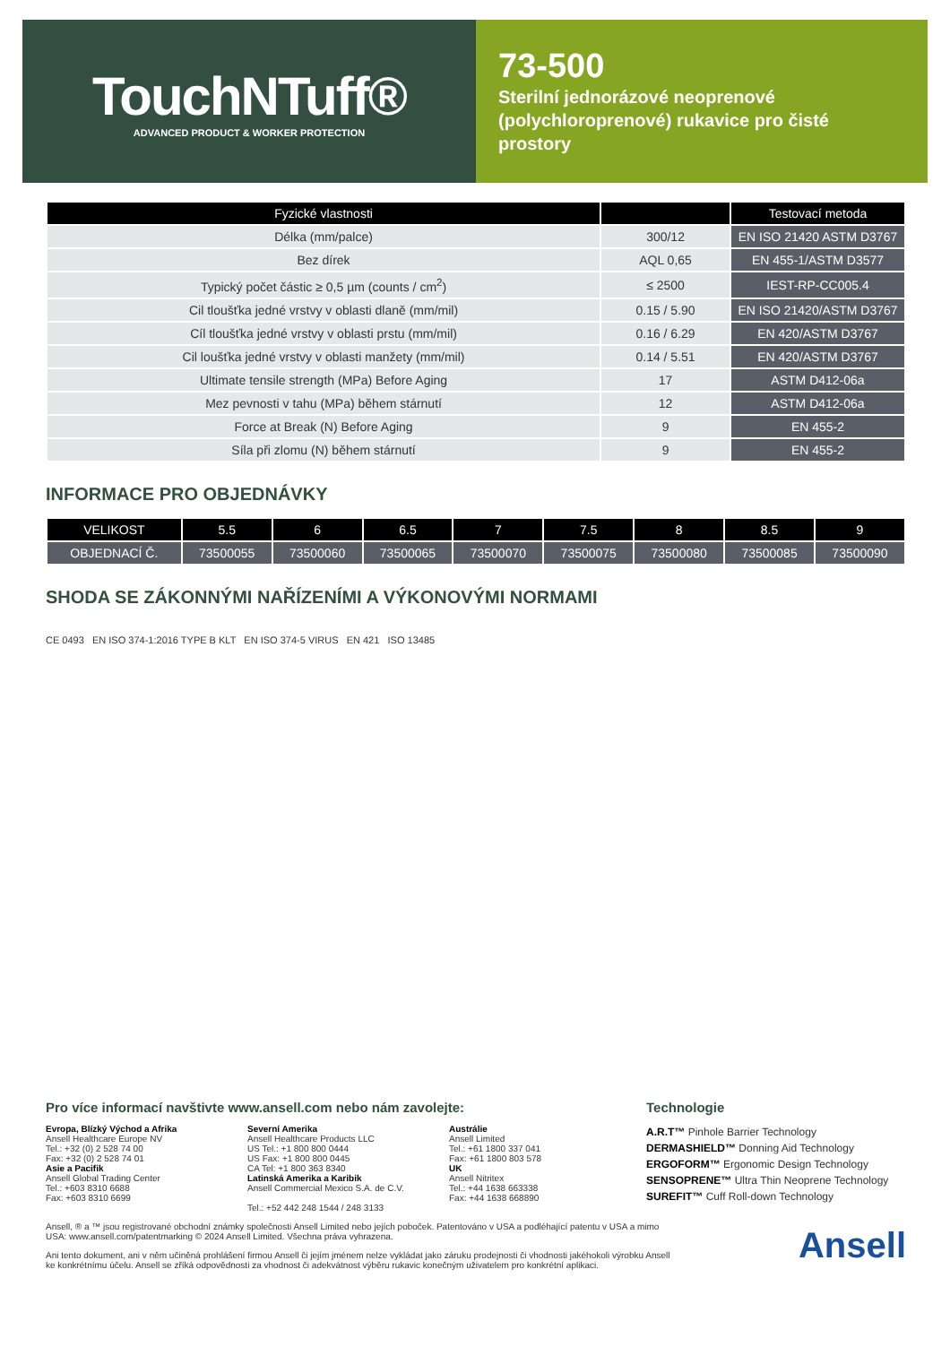TouchNTuff®
ADVANCED PRODUCT & WORKER PROTECTION
73-500
Sterilní jednorázové neoprenové (polychloroprenové) rukavice pro čisté prostory
| Fyzické vlastnosti | | Testovací metoda |
| --- | --- | --- |
| Délka (mm/palce) | 300/12 | EN ISO 21420 ASTM D3767 |
| Bez dírek | AQL 0,65 | EN 455-1/ASTM D3577 |
| Typický počet částic ≥ 0,5 µm (counts / cm<sup>2</sup>) | ≤ 2500 | IEST-RP-CC005.4 |
| Cil tloušťka jedné vrstvy v oblasti dlaně (mm/mil) | 0.15 / 5.90 | EN ISO 21420/ASTM D3767 |
| Cíl tloušťka jedné vrstvy v oblasti prstu (mm/mil) | 0.16 / 6.29 | EN 420/ASTM D3767 |
| Cil loušťka jedné vrstvy v oblasti manžety (mm/mil) | 0.14 / 5.51 | EN 420/ASTM D3767 |
| Ultimate tensile strength (MPa) Before Aging | 17 | ASTM D412-06a |
| Mez pevnosti v tahu (MPa) během stárnutí | 12 | ASTM D412-06a |
| Force at Break (N) Before Aging | 9 | EN 455-2 |
| Síla při zlomu (N) během stárnutí | 9 | EN 455-2 |
INFORMACE PRO OBJEDNÁVKY
| VELIKOST | 5.5 | 6 | 6.5 | 7 | 7.5 | 8 | 8.5 | 9 |
| --- | --- | --- | --- | --- | --- | --- | --- | --- |
| OBJEDNACÍ Č. | 73500055 | 73500060 | 73500065 | 73500070 | 73500075 | 73500080 | 73500085 | 73500090 |
SHODA SE ZÁKONNÝMI NAŘÍZENÍMI A VÝKONOVÝMI NORMAMI
CE 0493 EN ISO 374-1:2016 TYPE B KLT EN ISO 374-5 VIRUS EN 421 ISO 13485
Pro více informací navštivte www.ansell.com nebo nám zavolejte:
Evropa, Blízký Východ a Afrika
Ansell Healthcare Europe NV
Tel.: +32 (0) 2 528 74 00
Fax: +32 (0) 2 528 74 01
Asie a Pacifik
Ansell Global Trading Center
Tel.: +603 8310 6688
Fax: +603 8310 6699
Severní Amerika
Ansell Healthcare Products LLC
US Tel.: +1 800 800 0444
US Fax: +1 800 800 0445
CA Tel: +1 800 363 8340
Latinská Amerika a Karibik
Ansell Commercial Mexico S.A. de C.V.
Tel.: +52 442 248 1544 / 248 3133
Austrálie
Ansell Limited
Tel.: +61 1800 337 041
Fax: +61 1800 803 578
UK
Ansell Nitritex
Tel.: +44 1638 663338
Fax: +44 1638 668890
Technologie
A.R.T™ Pinhole Barrier Technology
DERMASHIELD™ Donning Aid Technology
ERGOFORM™ Ergonomic Design Technology
SENSOPRENE™ Ultra Thin Neoprene Technology
SUREFIT™ Cuff Roll-down Technology
Ansell, ® a ™ jsou registrované obchodní známky společnosti Ansell Limited nebo jejích poboček. Patentováno v USA a podléhající patentu v USA a mimo USA: www.ansell.com/patentmarking © 2024 Ansell Limited. Všechna práva vyhrazena.
Ani tento dokument, ani v něm učiněná prohlášení firmou Ansell či jejím jménem nelze vykládat jako záruku prodejnosti či vhodnosti jakéhokoli výrobku Ansell ke konkrétnímu účelu. Ansell se zříká odpovědnosti za vhodnost či adekvátnost výběru rukavic konečným uživatelem pro konkrétní aplikaci.
Ansell